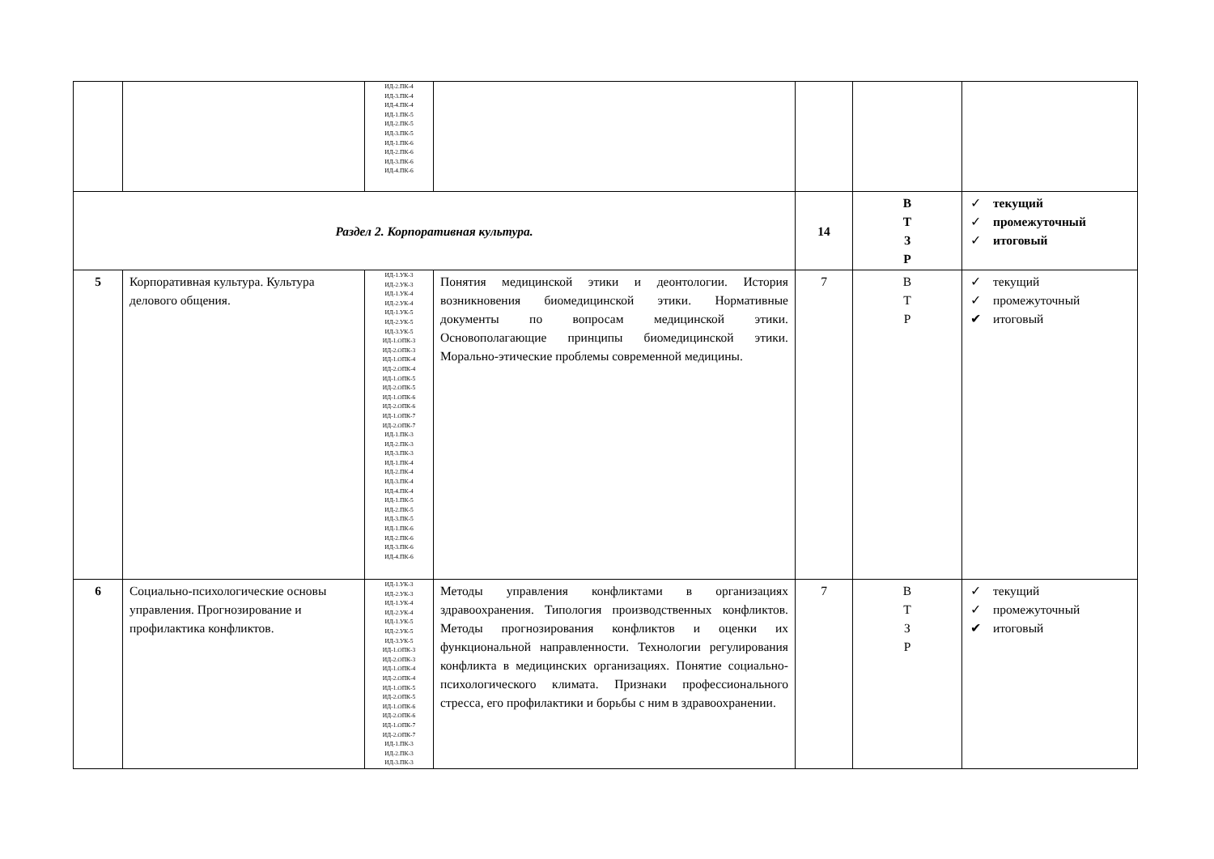| | | ИД-2.ПК-4 ИД-3.ПК-4 ИД-4.ПК-4 ИД-1.ПК-5 ИД-2.ПК-5 ИД-3.ПК-5 ИД-1.ПК-6 ИД-2.ПК-6 ИД-3.ПК-6 ИД-4.ПК-6 | | | | |
| Раздел 2. Корпоративная культура. | | | | 14 | В Т З Р | ✓ текущий ✓ промежуточный ✓ итоговый |
| 5 | Корпоративная культура. Культура делового общения. | ИД-1.УК-3 ИД-2.УК-3 ИД-1.УК-4 ИД-2.УК-4 ИД-1.УК-5 ИД-2.УК-5 ИД-3.УК-5 ИД-1.ОПК-3 ИД-2.ОПК-3 ИД-1.ОПК-4 ИД-2.ОПК-4 ИД-1.ОПК-5 ИД-2.ОПК-5 ИД-1.ОПК-6 ИД-2.ОПК-6 ИД-1.ОПК-7 ИД-2.ОПК-7 ИД-1.ПК-3 ИД-2.ПК-3 ИД-3.ПК-3 ИД-1.ПК-4 ИД-2.ПК-4 ИД-3.ПК-4 ИД-4.ПК-4 ИД-1.ПК-5 ИД-2.ПК-5 ИД-3.ПК-5 ИД-1.ПК-6 ИД-2.ПК-6 ИД-3.ПК-6 ИД-4.ПК-6 | Понятия медицинской этики и деонтологии. История возникновения биомедицинской этики. Нормативные документы по вопросам медицинской этики. Основополагающие принципы биомедицинской этики. Морально-этические проблемы современной медицины. | 7 | В Т Р | ✓ текущий ✓ промежуточный ✔ итоговый |
| 6 | Социально-психологические основы управления. Прогнозирование и профилактика конфликтов. | ИД-1.УК-3 ИД-2.УК-3 ИД-1.УК-4 ИД-2.УК-4 ИД-1.УК-5 ИД-2.УК-5 ИД-3.УК-5 ИД-1.ОПК-3 ИД-2.ОПК-3 ИД-1.ОПК-4 ИД-2.ОПК-4 ИД-1.ОПК-5 ИД-2.ОПК-5 ИД-1.ОПК-6 ИД-2.ОПК-6 ИД-1.ОПК-7 ИД-2.ОПК-7 ИД-1.ПК-3 ИД-2.ПК-3 ИД-3.ПК-3 | Методы управления конфликтами в организациях здравоохранения. Типология производственных конфликтов. Методы прогнозирования конфликтов и оценки их функциональной направленности. Технологии регулирования конфликта в медицинских организациях. Понятие социально-психологического климата. Признаки профессионального стресса, его профилактики и борьбы с ним в здравоохранении. | 7 | В Т З Р | ✓ текущий ✓ промежуточный ✔ итоговый |